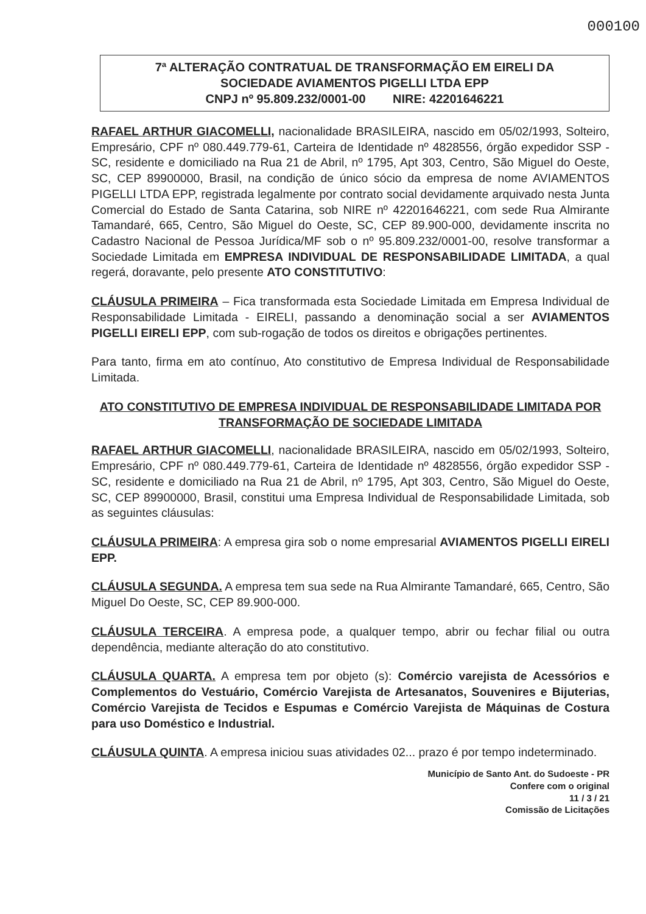000100
7ª ALTERAÇÃO CONTRATUAL DE TRANSFORMAÇÃO EM EIRELI DA
SOCIEDADE AVIAMENTOS PIGELLI LTDA EPP
CNPJ nº 95.809.232/0001-00 NIRE: 42201646221
RAFAEL ARTHUR GIACOMELLI, nacionalidade BRASILEIRA, nascido em 05/02/1993, Solteiro, Empresário, CPF nº 080.449.779-61, Carteira de Identidade nº 4828556, órgão expedidor SSP - SC, residente e domiciliado na Rua 21 de Abril, nº 1795, Apt 303, Centro, São Miguel do Oeste, SC, CEP 89900000, Brasil, na condição de único sócio da empresa de nome AVIAMENTOS PIGELLI LTDA EPP, registrada legalmente por contrato social devidamente arquivado nesta Junta Comercial do Estado de Santa Catarina, sob NIRE nº 42201646221, com sede Rua Almirante Tamandaré, 665, Centro, São Miguel do Oeste, SC, CEP 89.900-000, devidamente inscrita no Cadastro Nacional de Pessoa Jurídica/MF sob o nº 95.809.232/0001-00, resolve transformar a Sociedade Limitada em EMPRESA INDIVIDUAL DE RESPONSABILIDADE LIMITADA, a qual regerá, doravante, pelo presente ATO CONSTITUTIVO:
CLÁUSULA PRIMEIRA – Fica transformada esta Sociedade Limitada em Empresa Individual de Responsabilidade Limitada - EIRELI, passando a denominação social a ser AVIAMENTOS PIGELLI EIRELI EPP, com sub-rogação de todos os direitos e obrigações pertinentes.
Para tanto, firma em ato contínuo, Ato constitutivo de Empresa Individual de Responsabilidade Limitada.
ATO CONSTITUTIVO DE EMPRESA INDIVIDUAL DE RESPONSABILIDADE LIMITADA POR TRANSFORMAÇÃO DE SOCIEDADE LIMITADA
RAFAEL ARTHUR GIACOMELLI, nacionalidade BRASILEIRA, nascido em 05/02/1993, Solteiro, Empresário, CPF nº 080.449.779-61, Carteira de Identidade nº 4828556, órgão expedidor SSP - SC, residente e domiciliado na Rua 21 de Abril, nº 1795, Apt 303, Centro, São Miguel do Oeste, SC, CEP 89900000, Brasil, constitui uma Empresa Individual de Responsabilidade Limitada, sob as seguintes cláusulas:
CLÁUSULA PRIMEIRA: A empresa gira sob o nome empresarial AVIAMENTOS PIGELLI EIRELI EPP.
CLÁUSULA SEGUNDA. A empresa tem sua sede na Rua Almirante Tamandaré, 665, Centro, São Miguel Do Oeste, SC, CEP 89.900-000.
CLÁUSULA TERCEIRA. A empresa pode, a qualquer tempo, abrir ou fechar filial ou outra dependência, mediante alteração do ato constitutivo.
CLÁUSULA QUARTA. A empresa tem por objeto (s): Comércio varejista de Acessórios e Complementos do Vestuário, Comércio Varejista de Artesanatos, Souvenires e Bijuterias, Comércio Varejista de Tecidos e Espumas e Comércio Varejista de Máquinas de Costura para uso Doméstico e Industrial.
CLÁUSULA QUINTA. A empresa iniciou suas atividades 02... prazo é por tempo indeterminado.
Município de Santo Ant. do Sudoeste - PR
Confere com o original
11 / 3 / 21
Comissão de Licitações